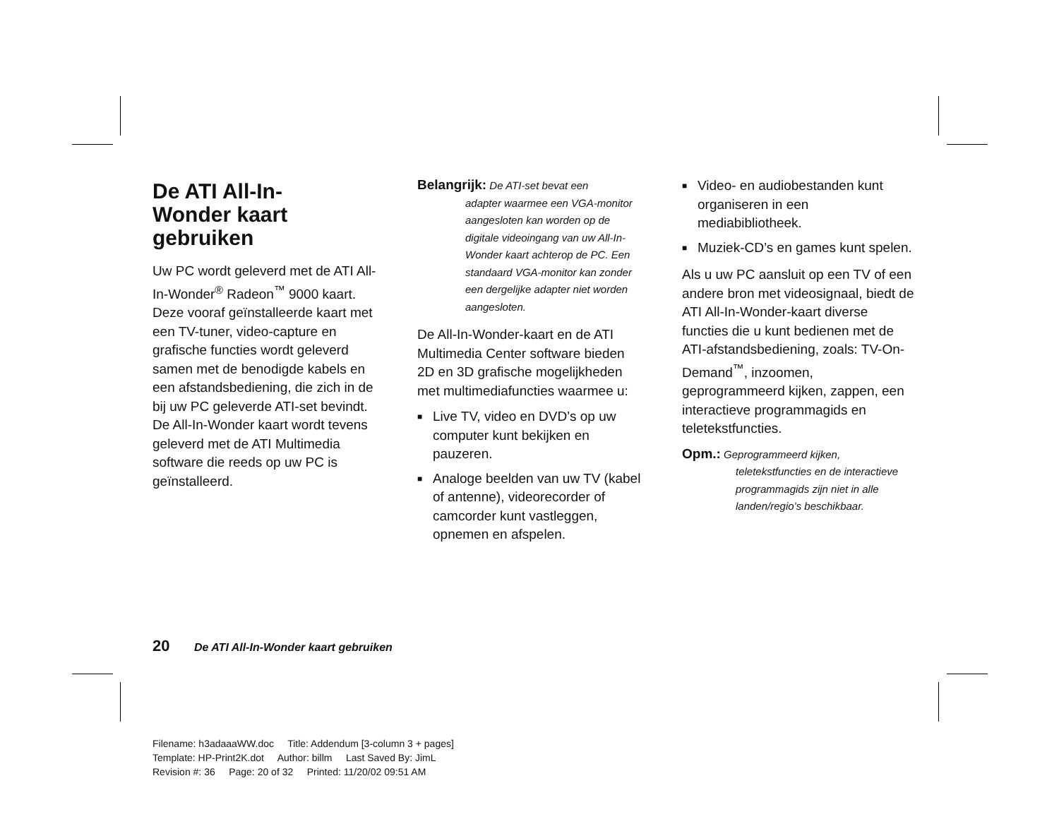De ATI All-In-
Wonder kaart
gebruiken
Uw PC wordt geleverd met de ATI All-In-Wonder<sup>®</sup> Radeon<sup>™</sup> 9000 kaart. Deze vooraf geïnstalleerde kaart met een TV-tuner, video-capture en grafische functies wordt geleverd samen met de benodigde kabels en een afstandsbediening, die zich in de bij uw PC geleverde ATI-set bevindt. De All-In-Wonder kaart wordt tevens geleverd met de ATI Multimedia software die reeds op uw PC is geïnstalleerd.
Belangrijk: De ATI-set bevat een
adapter waarmee een VGA-monitor aangesloten kan worden op de digitale videoingang van uw All-In-Wonder kaart achterop de PC. Een standaard VGA-monitor kan zonder een dergelijke adapter niet worden aangesloten.
De All-In-Wonder-kaart en de ATI Multimedia Center software bieden 2D en 3D grafische mogelijkheden met multimediafuncties waarmee u:
■ Live TV, video en DVD’s op uw computer kunt bekijken en pauzeren.
■ Analoge beelden van uw TV (kabel of antenne), videorecorder of camcorder kunt vastleggen, opnemen en afspelen.
■ Video- en audiobestanden kunt organiseren in een mediabibliotheek.
■ Muziek-CD’s en games kunt spelen.
Als u uw PC aansluit op een TV of een andere bron met videosignaal, biedt de ATI All-In-Wonder-kaart diverse functies die u kunt bedienen met de ATI-afstandsbediening, zoals: TV-On-Demand<sup>™</sup>, inzoomen, geprogrammeerd kijken, zappen, een interactieve programmagids en teletekstfuncties.
Opm.: Geprogrammeerd kijken,
teletekstfuncties en de interactieve programmagids zijn niet in alle landen/regio’s beschikbaar.
20 De ATI All-In-Wonder kaart gebruiken
Filename: h3adaaaWW.doc Title: Addendum [3-column 3 + pages]
Template: HP-Print2K.dot Author: billm Last Saved By: JimL
Revision #: 36 Page: 20 of 32 Printed: 11/20/02 09:51 AM